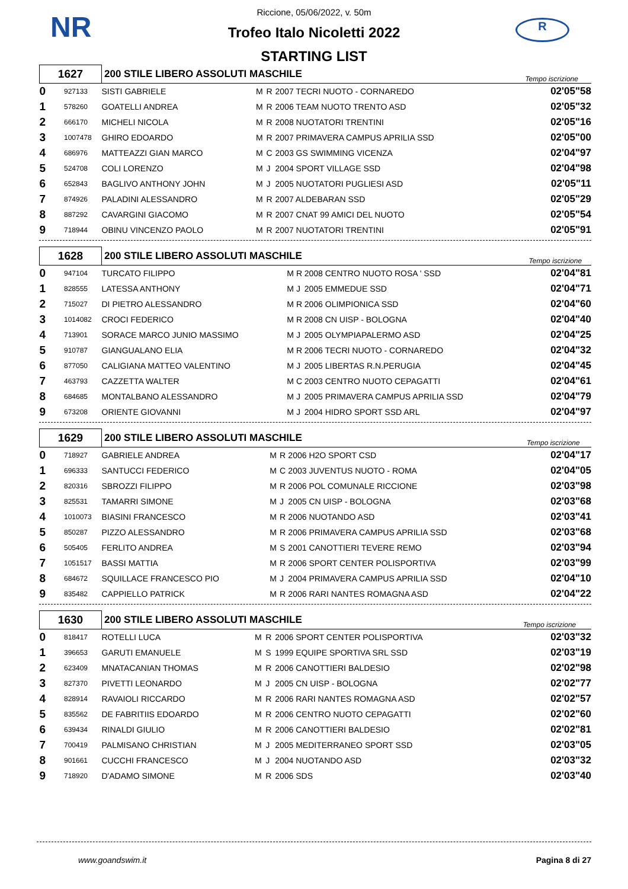NR R
Riccione, 05/06/2022, v. 50m
Trofeo Italo Nicoletti 2022
STARTING LIST
| 1627 | | 200 STILE LIBERO ASSOLUTI MASCHILE | | | | Tempo iscrizione |
| 0 | 927133 | SISTI GABRIELE | M | R | 2007 TECRI NUOTO - CORNAREDO | 02'05"58 |
| 1 | 578260 | GOATELLI ANDREA | M | R | 2006 TEAM NUOTO TRENTO ASD | 02'05"32 |
| 2 | 666170 | MICHELI NICOLA | M | R | 2008 NUOTATORI TRENTINI | 02'05"16 |
| 3 | 1007478 | GHIRO EDOARDO | M | R | 2007 PRIMAVERA CAMPUS APRILIA SSD | 02'05"00 |
| 4 | 686976 | MATTEAZZI GIAN MARCO | M | C | 2003 GS SWIMMING VICENZA | 02'04"97 |
| 5 | 524708 | COLI LORENZO | M | J | 2004 SPORT VILLAGE SSD | 02'04"98 |
| 6 | 652843 | BAGLIVO ANTHONY JOHN | M | J | 2005 NUOTATORI PUGLIESI ASD | 02'05"11 |
| 7 | 874926 | PALADINI ALESSANDRO | M | R | 2007 ALDEBARAN SSD | 02'05"29 |
| 8 | 887292 | CAVARGINI GIACOMO | M | R | 2007 CNAT 99 AMICI DEL NUOTO | 02'05"54 |
| 9 | 718944 | OBINU VINCENZO PAOLO | M | R | 2007 NUOTATORI TRENTINI | 02'05"91 |
| 1628 | | 200 STILE LIBERO ASSOLUTI MASCHILE | | | | Tempo iscrizione |
| 0 | 947104 | TURCATO FILIPPO | M | R | 2008 CENTRO NUOTO ROSA ' SSD | 02'04"81 |
| 1 | 828555 | LATESSA ANTHONY | M | J | 2005 EMMEDUE SSD | 02'04"71 |
| 2 | 715027 | DI PIETRO ALESSANDRO | M | R | 2006 OLIMPIONICA SSD | 02'04"60 |
| 3 | 1014082 | CROCI FEDERICO | M | R | 2008 CN UISP - BOLOGNA | 02'04"40 |
| 4 | 713901 | SORACE MARCO JUNIO MASSIMO | M | J | 2005 OLYMPIAPALERMO ASD | 02'04"25 |
| 5 | 910787 | GIANGUALANO ELIA | M | R | 2006 TECRI NUOTO - CORNAREDO | 02'04"32 |
| 6 | 877050 | CALIGIANA MATTEO VALENTINO | M | J | 2005 LIBERTAS R.N.PERUGIA | 02'04"45 |
| 7 | 463793 | CAZZETTA WALTER | M | C | 2003 CENTRO NUOTO CEPAGATTI | 02'04"61 |
| 8 | 684685 | MONTALBANO ALESSANDRO | M | J | 2005 PRIMAVERA CAMPUS APRILIA SSD | 02'04"79 |
| 9 | 673208 | ORIENTE GIOVANNI | M | J | 2004 HIDRO SPORT SSD ARL | 02'04"97 |
| 1629 | | 200 STILE LIBERO ASSOLUTI MASCHILE | | | | Tempo iscrizione |
| 0 | 718927 | GABRIELE ANDREA | M | R | 2006 H2O SPORT CSD | 02'04"17 |
| 1 | 696333 | SANTUCCI FEDERICO | M | C | 2003 JUVENTUS NUOTO - ROMA | 02'04"05 |
| 2 | 820316 | SBROZZI FILIPPO | M | R | 2006 POL COMUNALE RICCIONE | 02'03"98 |
| 3 | 825531 | TAMARRI SIMONE | M | J | 2005 CN UISP - BOLOGNA | 02'03"68 |
| 4 | 1010073 | BIASINI FRANCESCO | M | R | 2006 NUOTANDO ASD | 02'03"41 |
| 5 | 850287 | PIZZO ALESSANDRO | M | R | 2006 PRIMAVERA CAMPUS APRILIA SSD | 02'03"68 |
| 6 | 505405 | FERLITO ANDREA | M | S | 2001 CANOTTIERI TEVERE REMO | 02'03"94 |
| 7 | 1051517 | BASSI MATTIA | M | R | 2006 SPORT CENTER POLISPORTIVA | 02'03"99 |
| 8 | 684672 | SQUILLACE FRANCESCO PIO | M | J | 2004 PRIMAVERA CAMPUS APRILIA SSD | 02'04"10 |
| 9 | 835482 | CAPPIELLO PATRICK | M | R | 2006 RARI NANTES ROMAGNA ASD | 02'04"22 |
| 1630 | | 200 STILE LIBERO ASSOLUTI MASCHILE | | | | Tempo iscrizione |
| 0 | 818417 | ROTELLI LUCA | M | R | 2006 SPORT CENTER POLISPORTIVA | 02'03"32 |
| 1 | 396653 | GARUTI EMANUELE | M | S | 1999 EQUIPE SPORTIVA SRL SSD | 02'03"19 |
| 2 | 623409 | MNATACANIAN THOMAS | M | R | 2006 CANOTTIERI BALDESIO | 02'02"98 |
| 3 | 827370 | PIVETTI LEONARDO | M | J | 2005 CN UISP - BOLOGNA | 02'02"77 |
| 4 | 828914 | RAVAIOLI RICCARDO | M | R | 2006 RARI NANTES ROMAGNA ASD | 02'02"57 |
| 5 | 835562 | DE FABRITIIS EDOARDO | M | R | 2006 CENTRO NUOTO CEPAGATTI | 02'02"60 |
| 6 | 639434 | RINALDI GIULIO | M | R | 2006 CANOTTIERI BALDESIO | 02'02"81 |
| 7 | 700419 | PALMISANO CHRISTIAN | M | J | 2005 MEDITERRANEO SPORT SSD | 02'03"05 |
| 8 | 901661 | CUCCHI FRANCESCO | M | J | 2004 NUOTANDO ASD | 02'03"32 |
| 9 | 718920 | D'ADAMO SIMONE | M | R | 2006 SDS | 02'03"40 |
www.goandswim.it Pagina 8 di 27